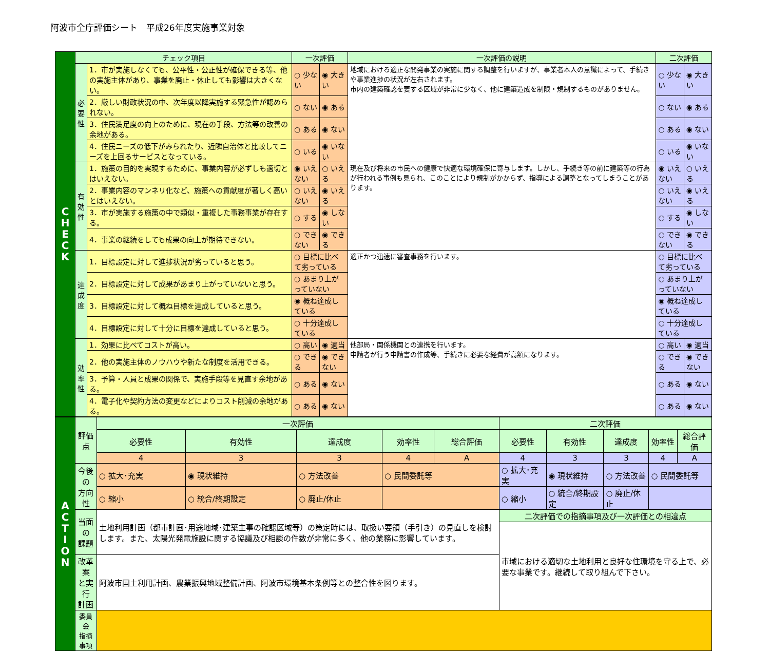阿波市全庁評価シート　平成26年度実施事業対象
| C H E C K | チェック項目 | | 一次評価 | | 一次評価の説明 | 二次評価 | |
| | 必 要 性 | 1．市が実施しなくても、公平性・公正性が確保できる等、他の実施主体があり、事業を廃止・休止しても影響は大きくない。 | ○ 少ない | ◉ 大きい | 地域における適正な開発事業の実施に関する調整を行いますが、事業者本人の意識によって、手続きや事業進捗の状況が左右されます。 市内の建築確認を要する区域が非常に少なく、他に建築造成を制限・規制するものがありません。 | ○ 少ない | ◉ 大きい |
| | | 2．厳しい財政状況の中、次年度以降実施する緊急性が認められない。 | ○ ない | ◉ ある | | ○ ない | ◉ ある |
| | | 3．住民満足度の向上のために、現在の手段、方法等の改善の余地がある。 | ○ ある | ◉ ない | | ○ ある | ◉ ない |
| | | 4．住民ニーズの低下がみられたり、近隣自治体と比較してニーズを上回るサービスとなっている。 | ○ いる | ◉ いない | | ○ いる | ◉ いない |
| | 有 効 性 | 1．施策の目的を実現するために、事業内容が必ずしも適切とはいえない。 | ◉ いえない | ○ いえる | 現在及び将来の市民への健康で快適な環境確保に寄与します。しかし、手続き等の前に建築等の行為が行われる事例も見られ、このことにより規制がかからず、指導による調整となってしまうことがあります。 | ◉ いえない | ○ いえる |
| | | 2．事業内容のマンネリ化など、施策への貢献度が著しく高いとはいえない。 | ○ いえない | ◉ いえる | | ○ いえない | ◉ いえる |
| | | 3．市が実施する施策の中で類似・重複した事務事業が存在する。 | ○ する | ◉ しない | | ○ する | ◉ しない |
| | | 4．事業の継続をしても成果の向上が期待できない。 | ○ できない | ◉ できる | | ○ できない | ◉ できる |
| | 達 成 度 | 1．目標設定に対して進捗状況が劣っていると思う。 | ○ 目標に比べて劣っている | | 適正かつ迅速に審査事務を行います。 | ○ 目標に比べて劣っている | |
| | | 2．目標設定に対して成果があまり上がっていないと思う。 | ○ あまり上がっていない | | | ○ あまり上がっていない | |
| | | 3．目標設定に対して概ね目標を達成していると思う。 | ◉ 概ね達成している | | | ◉ 概ね達成している | |
| | | 4．目標設定に対して十分に目標を達成していると思う。 | ○ 十分達成している | | | ○ 十分達成している | |
| | 効 率 性 | 1．効果に比べてコストが高い。 | ○ 高い | ◉ 適当 | 他部局・関係機関との連携を行います。 申請者が行う申請書の作成等、手続きに必要な経費が高額になります。 | ○ 高い | ◉ 適当 |
| | | 2．他の実施主体のノウハウや新たな制度を活用できる。 | ○ できる | ◉ できない | | ○ できる | ◉ できない |
| | | 3．予算・人員と成果の関係で、実施手段等を見直す余地がある。 | ○ ある | ◉ ない | | ○ ある | ◉ ない |
| | | 4．電子化や契約方法の変更などによりコスト削減の余地がある。 | ○ ある | ◉ ない | | ○ ある | ◉ ない |
| A C T I O N | 評価点 | 一次評価 | | | | | 二次評価 | | | | |
| | | 必要性 | 有効性 | 達成度 | 効率性 | 総合評価 | 必要性 | 有効性 | 達成度 | 効率性 | 総合評価 |
| | | 4 | 3 | 3 | 4 | A | 4 | 3 | 3 | 4 | A |
| | 今後の 方向性 | ○ 拡大･充実 | ◉ 現状維持 | ○ 方法改善 | ○ 民間委託等 | | ○ 拡大･充実 | ◉ 現状維持 | ○ 方法改善 | ○ 民間委託等 | |
| | | ○ 縮小 | ○ 統合/終期設定 | ○ 廃止/休止 | | | ○ 縮小 | ○ 統合/終期設定 | ○ 廃止/休止 | | |
| | 当面の 課題 | 土地利用計画（都市計画･用途地域･建築主事の確認区域等）の策定時には、取扱い要領（手引き）の見直しを検討します。また、太陽光発電施設に関する協議及び相談の件数が非常に多く、他の業務に影響しています。 | | | | | 二次評価での指摘事項及び一次評価との相違点 | | | | |
| | | | | | | | 市域における適切な土地利用と良好な住環境を守る上で、必要な事業です。継続して取り組んで下さい。 | | | | |
| | 改革案 と実行 計画 | 阿波市国土利用計画、農業振興地域整備計画、阿波市環境基本条例等との整合性を図ります。 | | | | | | | | | |
| | 委員会 指摘事項 | | | | | | | | | | |